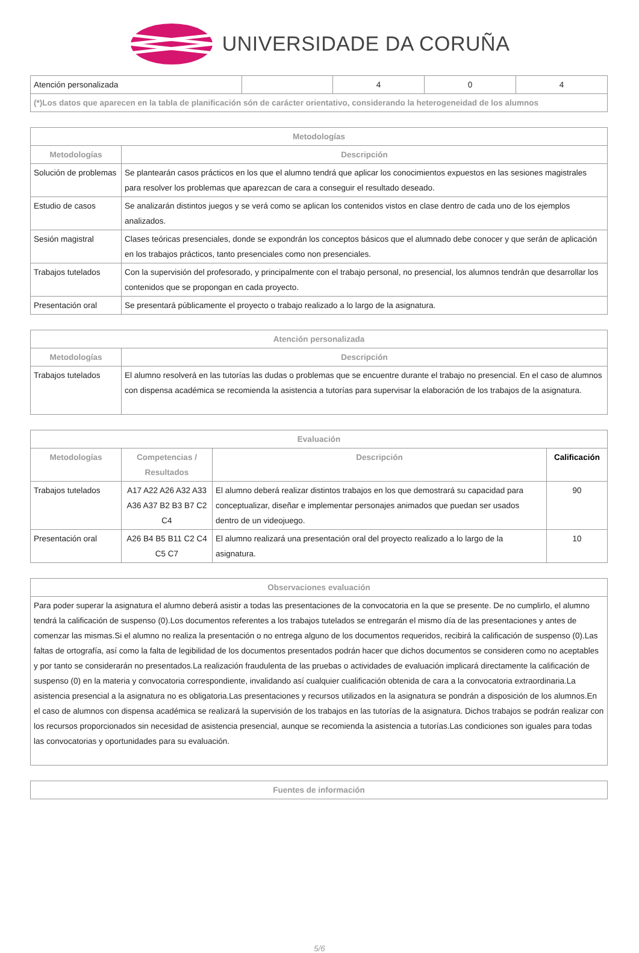UNIVERSIDADE DA CORUÑA
| Atención personalizada | | 4 | 0 | 4 |
| (*)Los datos que aparecen en la tabla de planificación són de carácter orientativo, considerando la heterogeneidad de los alumnos | | | | |
| Metodologías | |
| --- | --- |
| Metodologías | Descripción |
| Solución de problemas | Se plantearán casos prácticos en los que el alumno tendrá que aplicar los conocimientos expuestos en las sesiones magistrales para resolver los problemas que aparezcan de cara a conseguir el resultado deseado. |
| Estudio de casos | Se analizarán distintos juegos y se verá como se aplican los contenidos vistos en clase dentro de cada uno de los ejemplos analizados. |
| Sesión magistral | Clases teóricas presenciales, donde se expondrán los conceptos básicos que el alumnado debe conocer y que serán de aplicación en los trabajos prácticos, tanto presenciales como non presenciales. |
| Trabajos tutelados | Con la supervisión del profesorado, y principalmente con el trabajo personal, no presencial, los alumnos tendrán que desarrollar los contenidos que se propongan en cada proyecto. |
| Presentación oral | Se presentará públicamente el proyecto o trabajo realizado a lo largo de la asignatura. |
| Atención personalizada | |
| --- | --- |
| Metodologías | Descripción |
| Trabajos tutelados | El alumno resolverá en las tutorías las dudas o problemas que se encuentre durante el trabajo no presencial. En el caso de alumnos con dispensa académica se recomienda la asistencia a tutorías para supervisar la elaboración de los trabajos de la asignatura. |
| Evaluación | | | |
| --- | --- | --- | --- |
| Metodologías | Competencias / Resultados | Descripción | Calificación |
| Trabajos tutelados | A17 A22 A26 A32 A33 A36 A37 B2 B3 B7 C2 C4 | El alumno deberá realizar distintos trabajos en los que demostrará su capacidad para conceptualizar, diseñar e implementar personajes animados que puedan ser usados dentro de un videojuego. | 90 |
| Presentación oral | A26 B4 B5 B11 C2 C4 C5 C7 | El alumno realizará una presentación oral del proyecto realizado a lo largo de la asignatura. | 10 |
| Observaciones evaluación |
| --- |
| Para poder superar la asignatura el alumno deberá asistir a todas las presentaciones de la convocatoria en la que se presente. De no cumplirlo, el alumno tendrá la calificación de suspenso (0).Los documentos referentes a los trabajos tutelados se entregarán el mismo día de las presentaciones y antes de comenzar las mismas.Si el alumno no realiza la presentación o no entrega alguno de los documentos requeridos, recibirá la calificación de suspenso (0).Las faltas de ortografía, así como la falta de legibilidad de los documentos presentados podrán hacer que dichos documentos se consideren como no aceptables y por tanto se considerarán no presentados.La realización fraudulenta de las pruebas o actividades de evaluación implicará directamente la calificación de suspenso (0) en la materia y convocatoria correspondiente, invalidando así cualquier cualificación obtenida de cara a la convocatoria extraordinaria.La asistencia presencial a la asignatura no es obligatoria.Las presentaciones y recursos utilizados en la asignatura se pondrán a disposición de los alumnos.En el caso de alumnos con dispensa académica se realizará la supervisión de los trabajos en las tutorías de la asignatura. Dichos trabajos se podrán realizar con los recursos proporcionados sin necesidad de asistencia presencial, aunque se recomienda la asistencia a tutorías.Las condiciones son iguales para todas las convocatorias y oportunidades para su evaluación. |
| Fuentes de información |
| --- |
5/6